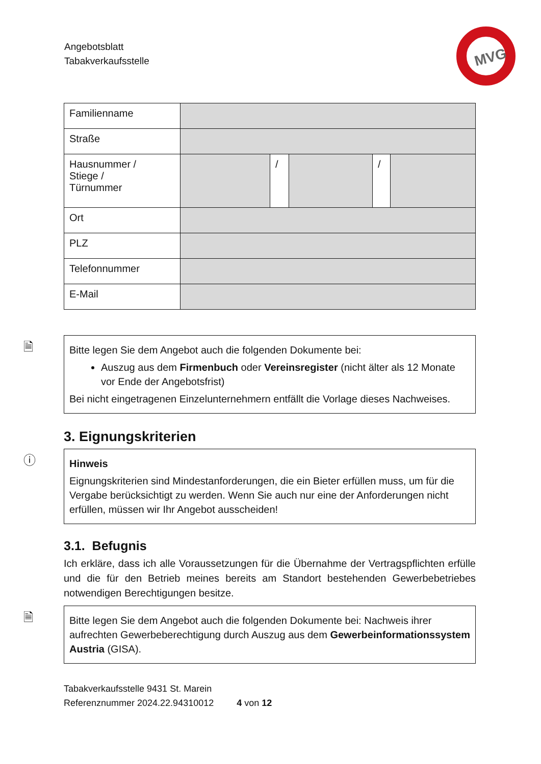Angebotsblatt
Tabakverkaufsstelle
MVG
| Familienname | | | | | |
| Straße | | | | | |
| Hausnummer / Stiege / Türnummer | | / | | / | |
| Ort | | | | | |
| PLZ | | | | | |
| Telefonnummer | | | | | |
| E-Mail | | | | | |
🗎
Bitte legen Sie dem Angebot auch die folgenden Dokumente bei:
Auszug aus dem Firmenbuch oder Vereinsregister (nicht älter als 12 Monate vor Ende der Angebotsfrist)
Bei nicht eingetragenen Einzelunternehmern entfällt die Vorlage dieses Nachweises.
3. Eignungskriterien
ⓘ
Hinweis
Eignungskriterien sind Mindestanforderungen, die ein Bieter erfüllen muss, um für die Vergabe berücksichtigt zu werden. Wenn Sie auch nur eine der Anforderungen nicht erfüllen, müssen wir Ihr Angebot ausscheiden!
3.1. Befugnis
Ich erkläre, dass ich alle Voraussetzungen für die Übernahme der Vertragspflichten erfülle und die für den Betrieb meines bereits am Standort bestehenden Gewerbebetriebes notwendigen Berechtigungen besitze.
🗎
Bitte legen Sie dem Angebot auch die folgenden Dokumente bei: Nachweis ihrer aufrechten Gewerbeberechtigung durch Auszug aus dem Gewerbeinformationssystem Austria (GISA).
Tabakverkaufsstelle 9431 St. Marein
Referenznummer 2024.22.94310012 4 von 12